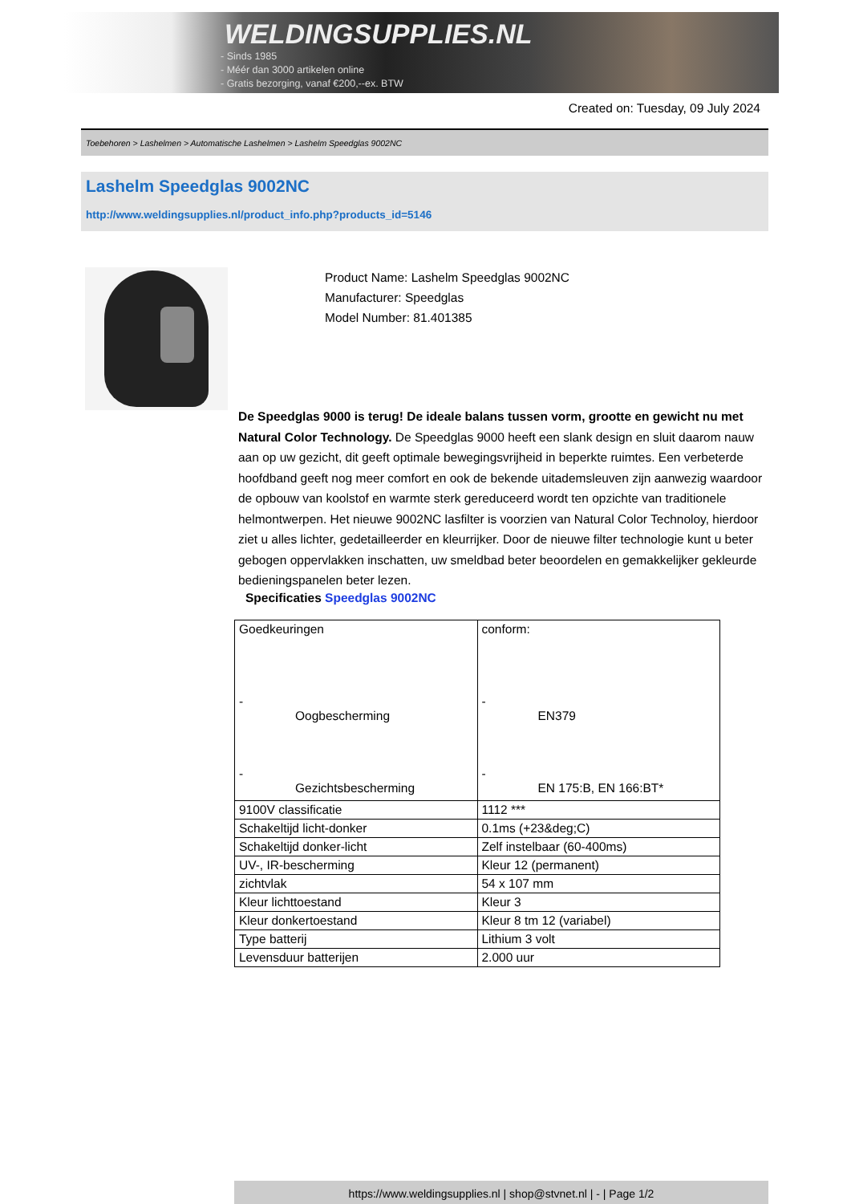WELDINGSUPPLIES.NL
- Sinds 1985
- Méér dan 3000 artikelen online
- Gratis bezorging, vanaf €200,--ex. BTW
Created on: Tuesday, 09 July 2024
Toebehoren > Lashelmen > Automatische Lashelmen > Lashelm Speedglas 9002NC
Lashelm Speedglas 9002NC
http://www.weldingsupplies.nl/product_info.php?products_id=5146
Product Name: Lashelm Speedglas 9002NC
Manufacturer: Speedglas
Model Number: 81.401385
De Speedglas 9000 is terug! De ideale balans tussen vorm, grootte en gewicht nu met Natural Color Technology. De Speedglas 9000 heeft een slank design en sluit daarom nauw aan op uw gezicht, dit geeft optimale bewegingsvrijheid in beperkte ruimtes. Een verbeterde hoofdband geeft nog meer comfort en ook de bekende uitademsleuven zijn aanwezig waardoor de opbouw van koolstof en warmte sterk gereduceerd wordt ten opzichte van traditionele helmontwerpen. Het nieuwe 9002NC lasfilter is voorzien van Natural Color Technoloy, hierdoor ziet u alles lichter, gedetailleerder en kleurrijker. Door de nieuwe filter technologie kunt u beter gebogen oppervlakken inschatten, uw smeldbad beter beoordelen en gemakkelijker gekleurde bedieningspanelen beter lezen.
Specificaties Speedglas 9002NC
| Goedkeuringen - Oogbescherming - Gezichtsbescherming | conform: - EN379 - EN 175:B, EN 166:BT* |
| 9100V classificatie | 1112 *** |
| Schakeltijd licht-donker | 0.1ms (+23&deg;C) |
| Schakeltijd donker-licht | Zelf instelbaar (60-400ms) |
| UV-, IR-bescherming | Kleur 12 (permanent) |
| zichtvlak | 54 x 107 mm |
| Kleur lichttoestand | Kleur 3 |
| Kleur donkertoestand | Kleur 8 tm 12 (variabel) |
| Type batterij | Lithium 3 volt |
| Levensduur batterijen | 2.000 uur |
https://www.weldingsupplies.nl | shop@stvnet.nl | - | Page 1/2